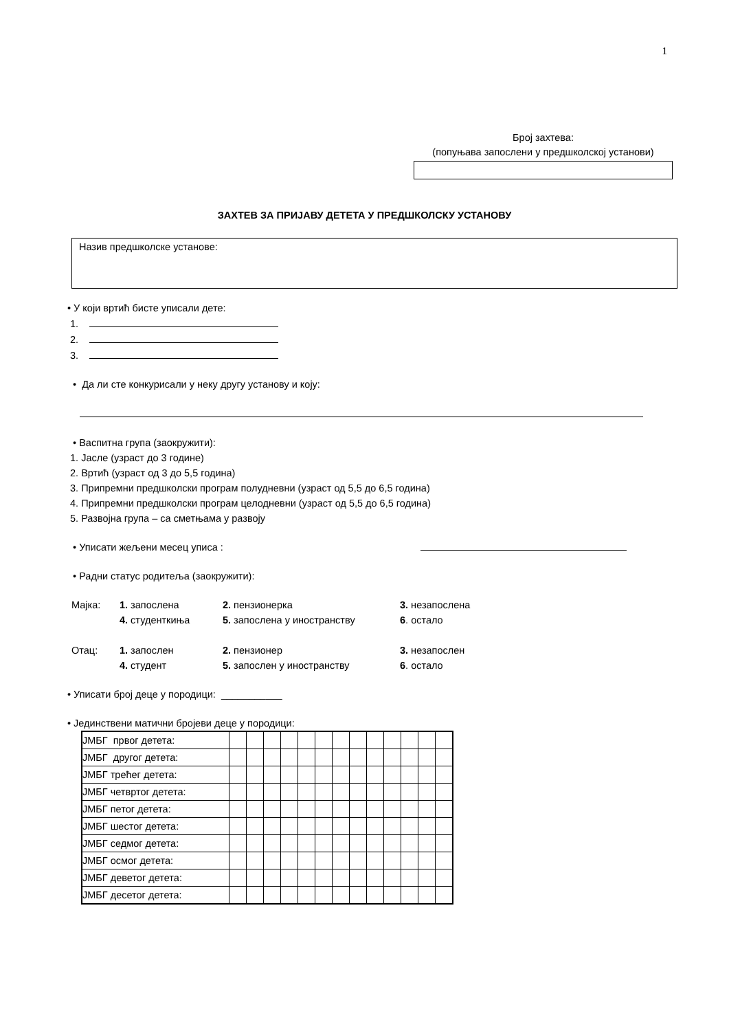1
Број захтева:
(попуњава запослени у предшколској установи)
ЗАХТЕВ ЗА ПРИЈАВУ ДЕТЕТА У ПРЕДШКОЛСКУ УСТАНОВУ
Назив предшколске установе:
• У који вртић бисте уписали дете:
1.
2.
3.
• Да ли сте конкурисали у неку другу установу и коју:
• Васпитна група (заокружити):
1. Јасле (узраст до 3 године)
2. Вртић (узраст од 3 до 5,5 година)
3. Припремни предшколски програм полудневни (узраст од 5,5 до 6,5 година)
4. Припремни предшколски програм целодневни (узраст од 5,5 до 6,5 година)
5. Развојна група – са сметњама у развоју
• Уписати жељени месец уписа :
• Радни статус родитеља (заокружити):
| Мајка: | 1. запослена | 2. пензионерка | 3. незапослена |
| | 4. студенткиња | 5. запослена у иностранству | 6 . остало |
| Отац: | 1. запослен | 2. пензионер | 3. незапослен |
| | 4. студент | 5. запослен у иностранству | 6 . остало |
• Уписати број деце у породици: ___________
• Јединствени матични бројеви деце у породици:
| ЈМБГ првог детета: | | | | | | | | | | | | | |
| ЈМБГ другог детета: | | | | | | | | | | | | | |
| ЈМБГ трећег детета: | | | | | | | | | | | | | |
| ЈМБГ четвртог детета: | | | | | | | | | | | | | |
| ЈМБГ петог детета: | | | | | | | | | | | | | |
| ЈМБГ шестог детета: | | | | | | | | | | | | | |
| ЈМБГ седмог детета: | | | | | | | | | | | | | |
| ЈМБГ осмог детета: | | | | | | | | | | | | | |
| ЈМБГ деветог детета: | | | | | | | | | | | | | |
| ЈМБГ десетог детета: | | | | | | | | | | | | | |